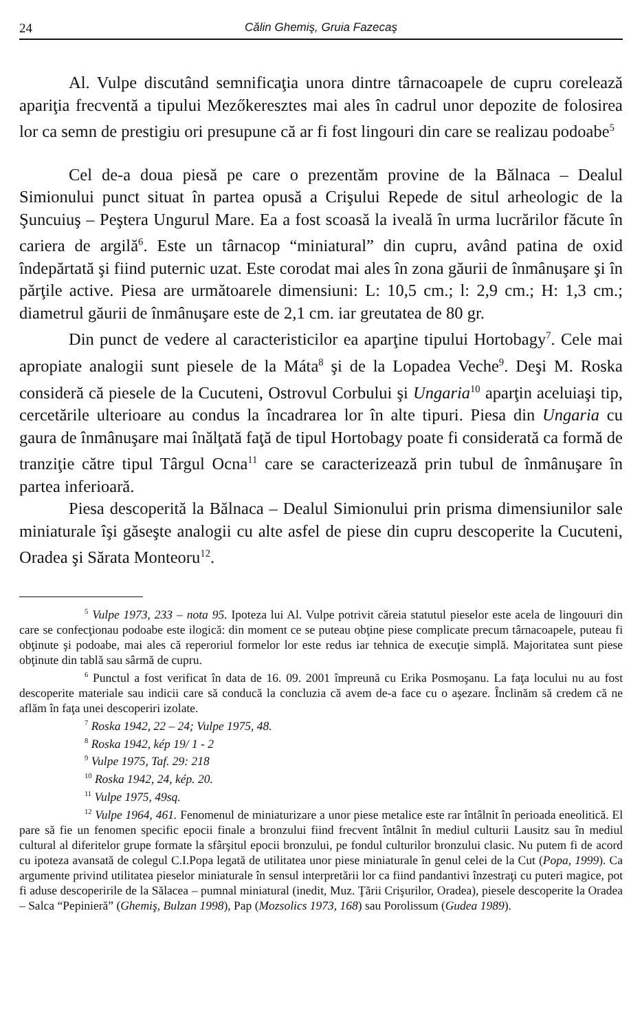24 Călin Ghemiş, Gruia Fazecaş
Al. Vulpe discutând semnificaţia unora dintre târnacoapele de cupru corelează apariţia frecventă a tipului Mezőkeresztes mai ales în cadrul unor depozite de folosirea lor ca semn de prestigiu ori presupune că ar fi fost lingouri din care se realizau podoabe<sup>5</sup>
Cel de-a doua piesă pe care o prezentăm provine de la Bălnaca – Dealul Simionului punct situat în partea opusă a Crişului Repede de situl arheologic de la Şuncuiuş – Peştera Ungurul Mare. Ea a fost scoasă la iveală în urma lucrărilor făcute în cariera de argilă<sup>6</sup>. Este un târnacop “miniatural” din cupru, având patina de oxid îndepărtată şi fiind puternic uzat. Este corodat mai ales în zona găurii de înmânuşare şi în părţile active. Piesa are următoarele dimensiuni: L: 10,5 cm.; l: 2,9 cm.; H: 1,3 cm.; diametrul găurii de înmânuşare este de 2,1 cm. iar greutatea de 80 gr.
Din punct de vedere al caracteristicilor ea aparţine tipului Hortobagy<sup>7</sup>. Cele mai apropiate analogii sunt piesele de la Máta<sup>8</sup> şi de la Lopadea Veche<sup>9</sup>. Deşi M. Roska consideră că piesele de la Cucuteni, Ostrovul Corbului şi Ungaria<sup>10</sup> aparţin aceluiaşi tip, cercetările ulterioare au condus la încadrarea lor în alte tipuri. Piesa din Ungaria cu gaura de înmânuşare mai înălţată faţă de tipul Hortobagy poate fi considerată ca formă de tranziţie către tipul Târgul Ocna<sup>11</sup> care se caracterizează prin tubul de înmânuşare în partea inferioară.
Piesa descoperită la Bălnaca – Dealul Simionului prin prisma dimensiunilor sale miniaturale îşi găseşte analogii cu alte asfel de piese din cupru descoperite la Cucuteni, Oradea şi Sărata Monteoru<sup>12</sup>.
<sup>5</sup> Vulpe 1973, 233 – nota 95. Ipoteza lui Al. Vulpe potrivit căreia statutul pieselor este acela de lingouuri din care se confecţionau podoabe este ilogică: din moment ce se puteau obţine piese complicate precum târnacoapele, puteau fi obţinute şi podoabe, mai ales că reperoriul formelor lor este redus iar tehnica de execuţie simplă. Majoritatea sunt piese obţinute din tablă sau sârmă de cupru.
<sup>6</sup> Punctul a fost verificat în data de 16. 09. 2001 împreună cu Erika Posmoşanu. La faţa locului nu au fost descoperite materiale sau indicii care să conducă la concluzia că avem de-a face cu o aşezare. Înclinăm să credem că ne aflăm în faţa unei descoperiri izolate.
<sup>7</sup> Roska 1942, 22 – 24; Vulpe 1975, 48.
<sup>8</sup> Roska 1942, kép 19/ 1 - 2
<sup>9</sup> Vulpe 1975, Taf. 29: 218
<sup>10</sup> Roska 1942, 24, kép. 20.
<sup>11</sup> Vulpe 1975, 49sq.
<sup>12</sup> Vulpe 1964, 461. Fenomenul de miniaturizare a unor piese metalice este rar întâlnit în perioada eneolitică. El pare să fie un fenomen specific epocii finale a bronzului fiind frecvent întâlnit în mediul culturii Lausitz sau în mediul cultural al diferitelor grupe formate la sfârşitul epocii bronzului, pe fondul culturilor bronzului clasic. Nu putem fi de acord cu ipoteza avansată de colegul C.I.Popa legată de utilitatea unor piese miniaturale în genul celei de la Cut (Popa, 1999). Ca argumente privind utilitatea pieselor miniaturale în sensul interpretării lor ca fiind pandantivi înzestraţi cu puteri magice, pot fi aduse descoperirile de la Sălacea – pumnal miniatural (inedit, Muz. Ţării Crişurilor, Oradea), piesele descoperite la Oradea – Salca “Pepinieră” (Ghemiş, Bulzan 1998), Pap (Mozsolics 1973, 168) sau Porolissum (Gudea 1989).